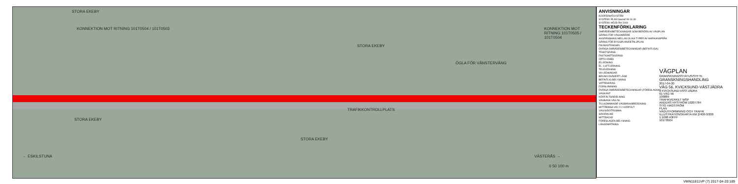STORA EKEBY
STORA EKEBY
STORA EKEBY
STORA EKEBY
KONNEKTION MOT RITNING 101T0505 / 101T0504
KONNEKTION MOT RITNING 101T0504 / 101T0503
← ESKILSTUNA VÄSTERÅS →
0 50 100 m
TRAFIKKONTROLLPLATS
ÖGLA FÖR VÄNSTERVÄNG
ANVISNINGAR
KOORDINATSYSTEM
SYSTEM I PLAN Sweref 99 16 30
SYSTEM I HÖJD RH 2000
TECKENFÖRKLARING
OMRÅDEN/BETECKNINGAR SOM BERÖRS AV VÄGPLAN
GRÄNS FÖR VÄGOMRÅDE
AVGRÄNSNING MELLAN OLIKA TYPER AV MARKANSPRÅK
GRÄNS FÖR BYGGPLAN/DETALJPLAN
FAUNASTÄNGSEL
ÖVRIGA OMRÅDEN/BETECKNINGAR (BEFINTLIGA)
TRAKTGRÄNS
FASTIGHETSGRÄNS
OPTO KABEL
ELLEDNING
EL. LUFTLEDNING
TELELEDNING
VA-LEDNINGAR
BRUNN OSÄKERT LÄGE
BEFINTLIG BELYSNING
VATTENDRAG
FORNLÄMNING
ÖVRIGA OMRÅDEN/BETECKNINGAR (FÖRESLAGNA)
VÄGKANT
KÖRFÄLTSINDELNING
VÄGBANA VÄG 56
TILLKOMMANDE VÄGBANA/BREDDNING
MITTREMSA VID 2+2 KÖRFÄLT
VÄG/SIDOTRUMMA
SIDORÄCKE
MITTRÄCKE
FÖRESLAGEN BELYSNING
LÄNGDMÄTNING
VÄGPLAN
GRANSKNINGSSTATUS/SYFTE
GRANSKNINGSHANDLING
2017-04-20
VÄG 56, KVICKSUND-VÄSTJÄDRA
1 KVICKSUND-VÄSTJÄDRA
01 VÄG 56
100889
TRAFIKVERKET WSP
ANDERS NYSTRÖM 10207784
STIG HAGSTRÖM
PLAN
VÄGUTFORMNING OCH TRAFIK
ILLUSTRATIONSKARTA KM 2/400-3/200
1:1000 A3FFF
101T0504
VMN11811VP (7) 2017-04-20:189